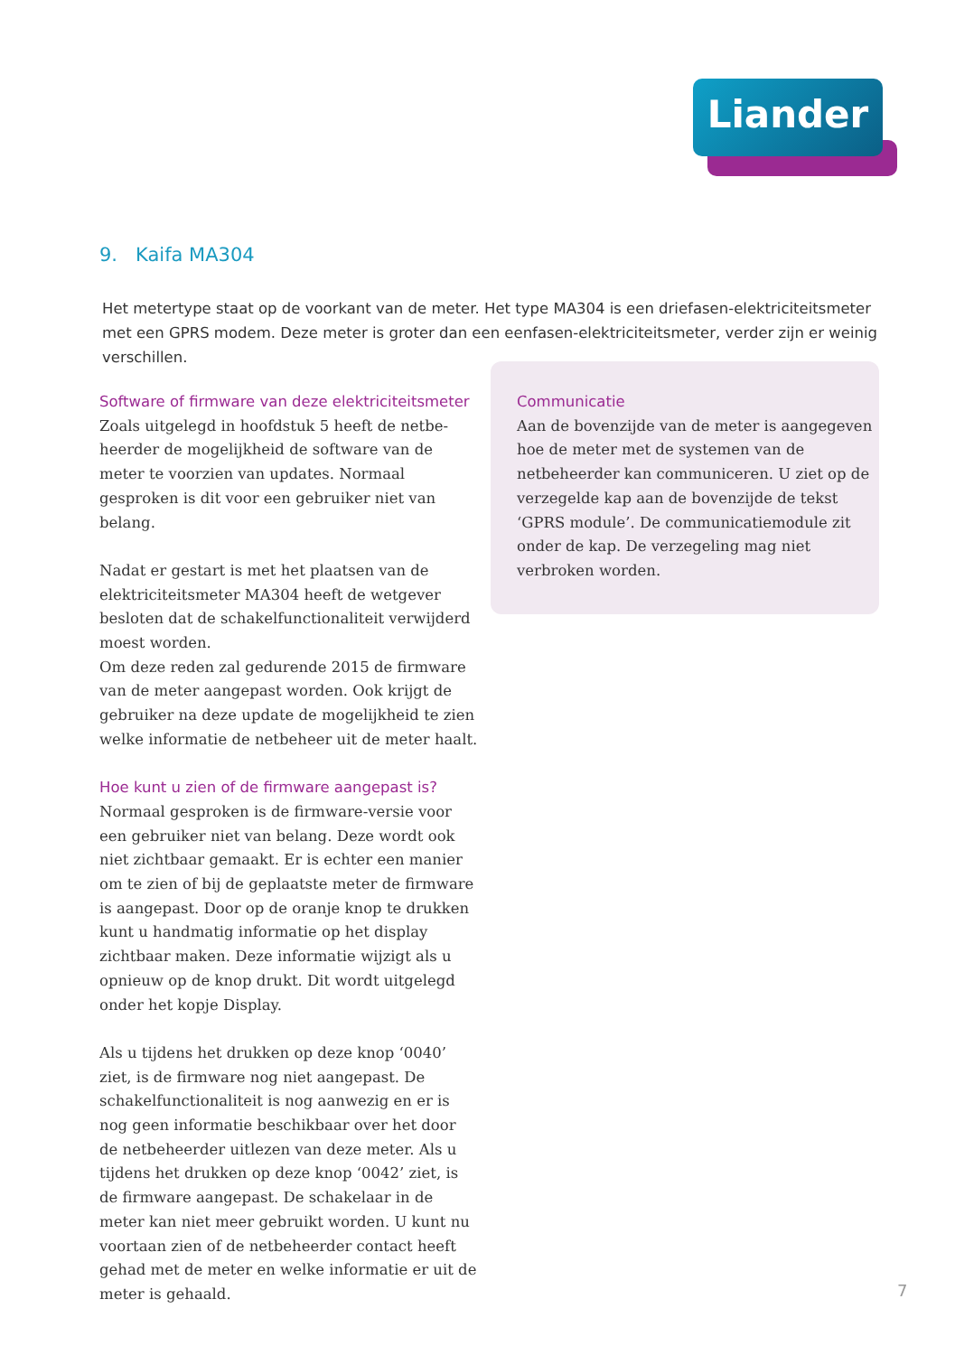Liander
9. Kaifa MA304
Het metertype staat op de voorkant van de meter. Het type MA304 is een driefasen-elektrici­teitsmeter met een GPRS modem. Deze meter is groter dan een eenfasen-elektriciteitsmeter, verder zijn er weinig verschillen.
Software of firmware van deze elektriciteitsmeter
Zoals uitgelegd in hoofdstuk 5 heeft de netbe­heerder de mogelijkheid de software van de meter te voorzien van updates. Normaal gesproken is dit voor een gebruiker niet van belang.
Nadat er gestart is met het plaatsen van de elektriciteitsmeter MA304 heeft de wetgever besloten dat de schakelfunctionaliteit verwijderd moest worden.
Om deze reden zal gedurende 2015 de firmware van de meter aangepast worden. Ook krijgt de gebruiker na deze update de mogelijkheid te zien welke informatie de netbeheer uit de meter haalt.
Hoe kunt u zien of de firmware aangepast is?
Normaal gesproken is de firmware-versie voor een gebruiker niet van belang. Deze wordt ook niet zichtbaar gemaakt. Er is echter een manier om te zien of bij de geplaatste meter de firmware is aangepast. Door op de oranje knop te drukken kunt u handmatig informatie op het display zichtbaar maken. Deze informatie wijzigt als u opnieuw op de knop drukt. Dit wordt uitgelegd onder het kopje Display.
Als u tijdens het drukken op deze knop ‘0040’ ziet, is de firmware nog niet aangepast. De schakelfunctionaliteit is nog aanwezig en er is nog geen informatie beschikbaar over het door de netbeheerder uitlezen van deze meter. Als u tijdens het drukken op deze knop ‘0042’ ziet, is de firmware aangepast. De schakelaar in de meter kan niet meer gebruikt worden. U kunt nu voortaan zien of de netbeheerder contact heeft gehad met de meter en welke informatie er uit de meter is gehaald.
Communicatie
Aan de bovenzijde van de meter is aangegeven hoe de meter met de systemen van de netbeheerder kan communiceren. U ziet op de verzegelde kap aan de bovenzijde de tekst ‘GPRS module’. De communicatiemodule zit onder de kap. De verzegeling mag niet verbroken worden.
7